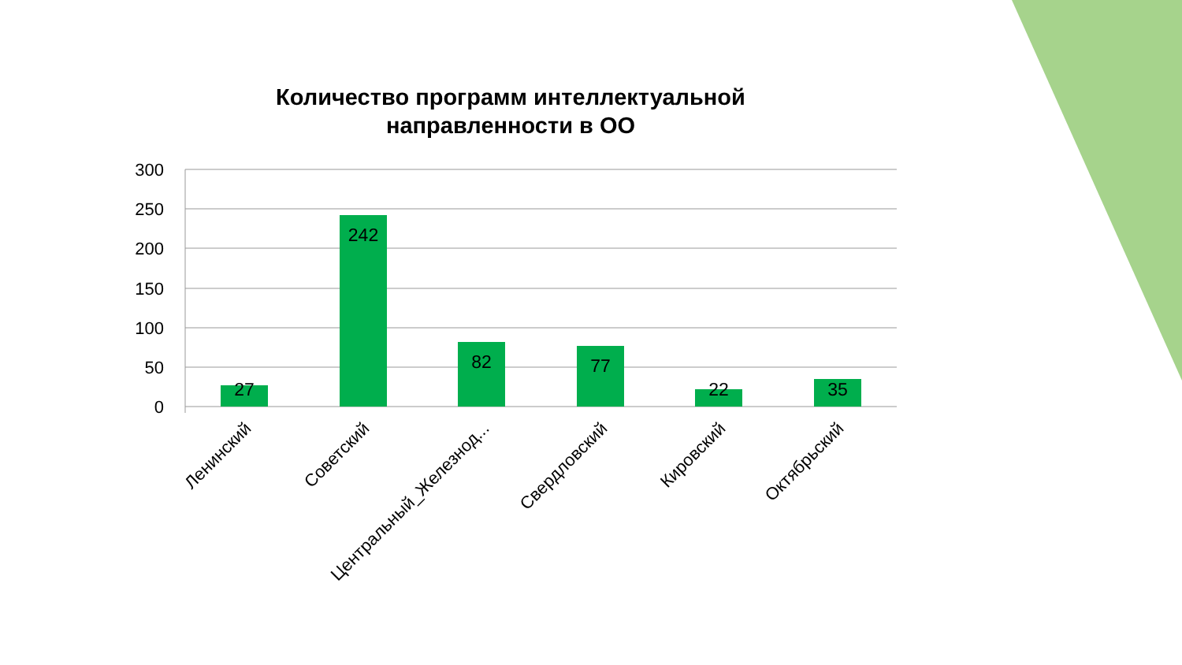Количество программ интеллектуальной
направленности в ОО
300
250
200
150
100
50
0
27
242
82
77
22
35
Ленинский
Советский
Центральный_Железнод...
Свердловский
Кировский
Октябрьский